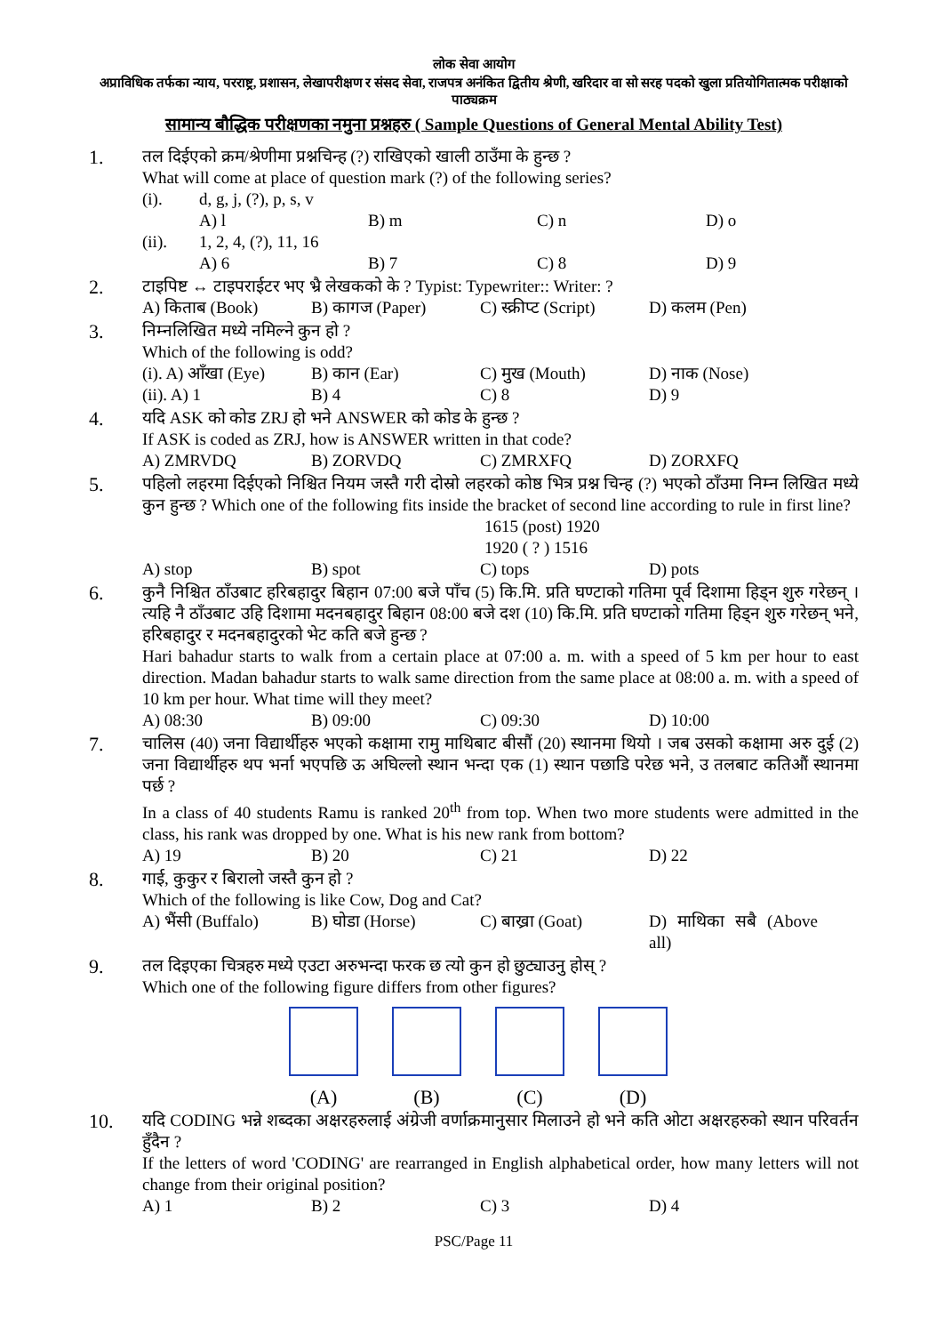लोक सेवा आयोग
अप्राविधिक तर्फका न्याय, परराष्ट्र, प्रशासन, लेखापरीक्षण र संसद सेवा, राजपत्र अनंकित द्वितीय श्रेणी, खरिदार वा सो सरह पदको खुला प्रतियोगितात्मक परीक्षाको पाठ्यक्रम
सामान्य बौद्धिक परीक्षणका नमुना प्रश्नहरु ( Sample Questions of General Mental Ability Test)
1.
तल दिईएको क्रम/श्रेणीमा प्रश्नचिन्ह (?) राखिएको खाली ठाउँमा के हुन्छ ?
What will come at place of question mark (?) of the following series?
(i). d, g, j, (?), p, s, v
A) l B) m C) n D) o
(ii). 1, 2, 4, (?), 11, 16
A) 6 B) 7 C) 8 D) 9
2.
टाइपिष्ट ↔ टाइपराईटर भए भ्रै लेखकको के ? Typist: Typewriter:: Writer: ?
A) किताब (Book) B) कागज (Paper) C) स्क्रीप्ट (Script) D) कलम (Pen)
3.
निम्नलिखित मध्ये नमिल्ने कुन हो ?
Which of the following is odd?
(i). A) आँखा (Eye) B) कान (Ear) C) मुख (Mouth) D) नाक (Nose)
(ii). A) 1 B) 4 C) 8 D) 9
4.
यदि ASK को कोड ZRJ हो भने ANSWER को कोड के हुन्छ ?
If ASK is coded as ZRJ, how is ANSWER written in that code?
A) ZMRVDQ B) ZORVDQ C) ZMRXFQ D) ZORXFQ
5.
पहिलो लहरमा दिईएको निश्चित नियम जस्तै गरी दोस्रो लहरको कोष्ठ भित्र प्रश्न चिन्ह (?) भएको ठाँउमा निम्न लिखित मध्ये कुन हुन्छ ? Which one of the following fits inside the bracket of second line according to rule in first line?
1615 (post) 1920
1920 ( ? ) 1516
A) stop B) spot C) tops D) pots
6.
कुनै निश्चित ठाँउबाट हरिबहादुर बिहान 07:00 बजे पाँच (5) कि.मि. प्रति घण्टाको गतिमा पूर्व दिशामा हिड्न शुरु गरेछन् । त्यहि नै ठाँउबाट उहि दिशामा मदनबहादुर बिहान 08:00 बजे दश (10) कि.मि. प्रति घण्टाको गतिमा हिड्न शुरु गरेछन् भने, हरिबहादुर र मदनबहादुरको भेट कति बजे हुन्छ ?
Hari bahadur starts to walk from a certain place at 07:00 a. m. with a speed of 5 km per hour to east direction. Madan bahadur starts to walk same direction from the same place at 08:00 a. m. with a speed of 10 km per hour. What time will they meet?
A) 08:30 B) 09:00 C) 09:30 D) 10:00
7.
चालिस (40) जना विद्यार्थीहरु भएको कक्षामा रामु माथिबाट बीसौं (20) स्थानमा थियो । जब उसको कक्षामा अरु दुई (2) जना विद्यार्थीहरु थप भर्ना भएपछि ऊ अघिल्लो स्थान भन्दा एक (1) स्थान पछाडि परेछ भने, उ तलबाट कतिऔं स्थानमा पर्छ ?
In a class of 40 students Ramu is ranked 20<sup>th</sup> from top. When two more students were admitted in the class, his rank was dropped by one. What is his new rank from bottom?
A) 19 B) 20 C) 21 D) 22
8.
गाई, कुकुर र बिरालो जस्तै कुन हो ?
Which of the following is like Cow, Dog and Cat?
A) भैंसी (Buffalo) B) घोडा (Horse) C) बाख्रा (Goat) D) माथिका सबै (Above all)
9.
तल दिइएका चित्रहरु मध्ये एउटा अरुभन्दा फरक छ त्यो कुन हो छुट्याउनु होस् ?
Which one of the following figure differs from other figures?
(A) (B) (C) (D)
10.
यदि CODING भन्ने शब्दका अक्षरहरुलाई अंग्रेजी वर्णाक्रमानुसार मिलाउने हो भने कति ओटा अक्षरहरुको स्थान परिवर्तन हुँदैन ?
If the letters of word 'CODING' are rearranged in English alphabetical order, how many letters will not change from their original position?
A) 1 B) 2 C) 3 D) 4
PSC/Page 11